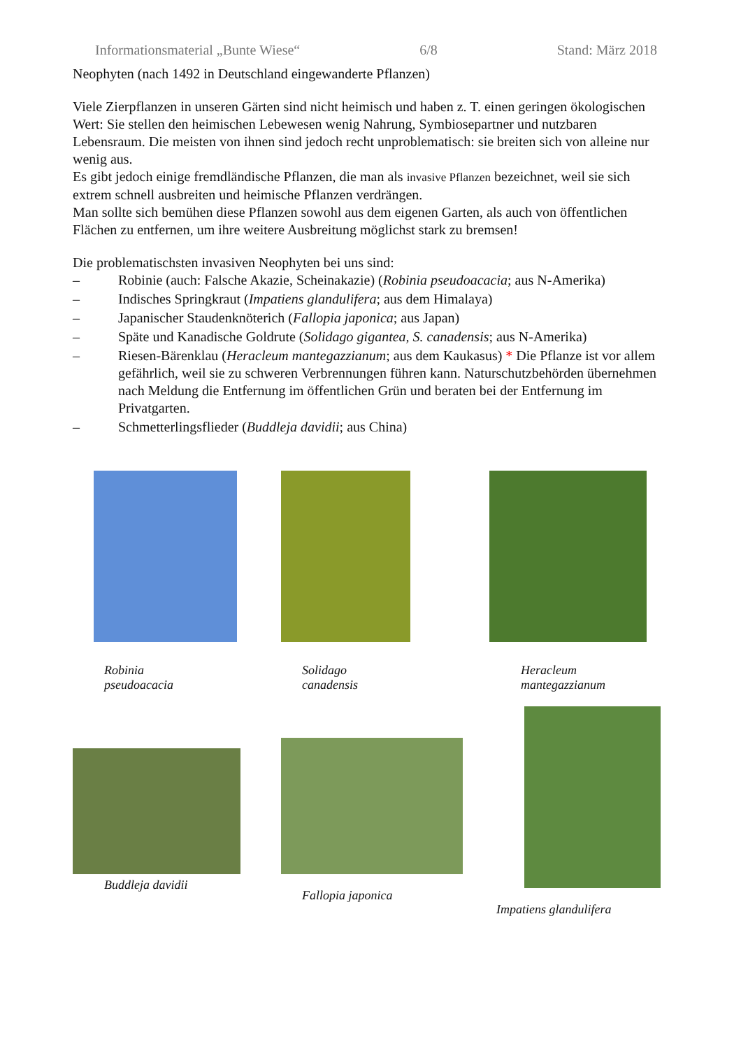Informationsmaterial „Bunte Wiese“6/8 Stand: März 2018
Neophyten (nach 1492 in Deutschland eingewanderte Pflanzen)
Viele Zierpflanzen in unseren Gärten sind nicht heimisch und haben z. T. einen geringen ökologischen Wert: Sie stellen den heimischen Lebewesen wenig Nahrung, Symbiosepartner und nutzbaren Lebensraum. Die meisten von ihnen sind jedoch recht unproblematisch: sie breiten sich von alleine nur wenig aus.
Es gibt jedoch einige fremdländische Pflanzen, die man als invasive Pflanzen bezeichnet, weil sie sich extrem schnell ausbreiten und heimische Pflanzen verdrängen.
Man sollte sich bemühen diese Pflanzen sowohl aus dem eigenen Garten, als auch von öffentlichen Flächen zu entfernen, um ihre weitere Ausbreitung möglichst stark zu bremsen!
Die problematischsten invasiven Neophyten bei uns sind:
– Robinie (auch: Falsche Akazie, Scheinakazie) (Robinia pseudoacacia; aus N-Amerika)
– Indisches Springkraut (Impatiens glandulifera; aus dem Himalaya)
– Japanischer Staudenknöterich (Fallopia japonica; aus Japan)
– Späte und Kanadische Goldrute (Solidago gigantea, S. canadensis; aus N-Amerika)
– Riesen-Bärenklau (Heracleum mantegazzianum; aus dem Kaukasus) * Die Pflanze ist vor allem gefährlich, weil sie zu schweren Verbrennungen führen kann. Naturschutzbehörden übernehmen nach Meldung die Entfernung im öffentlichen Grün und beraten bei der Entfernung im Privatgarten.
– Schmetterlingsflieder (Buddleja davidii; aus China)
Robinia
pseudoacacia
Solidago
canadensis
Heracleum
mantegazzianum
Buddleja davidii
Fallopia japonica Impatiens glandulifera